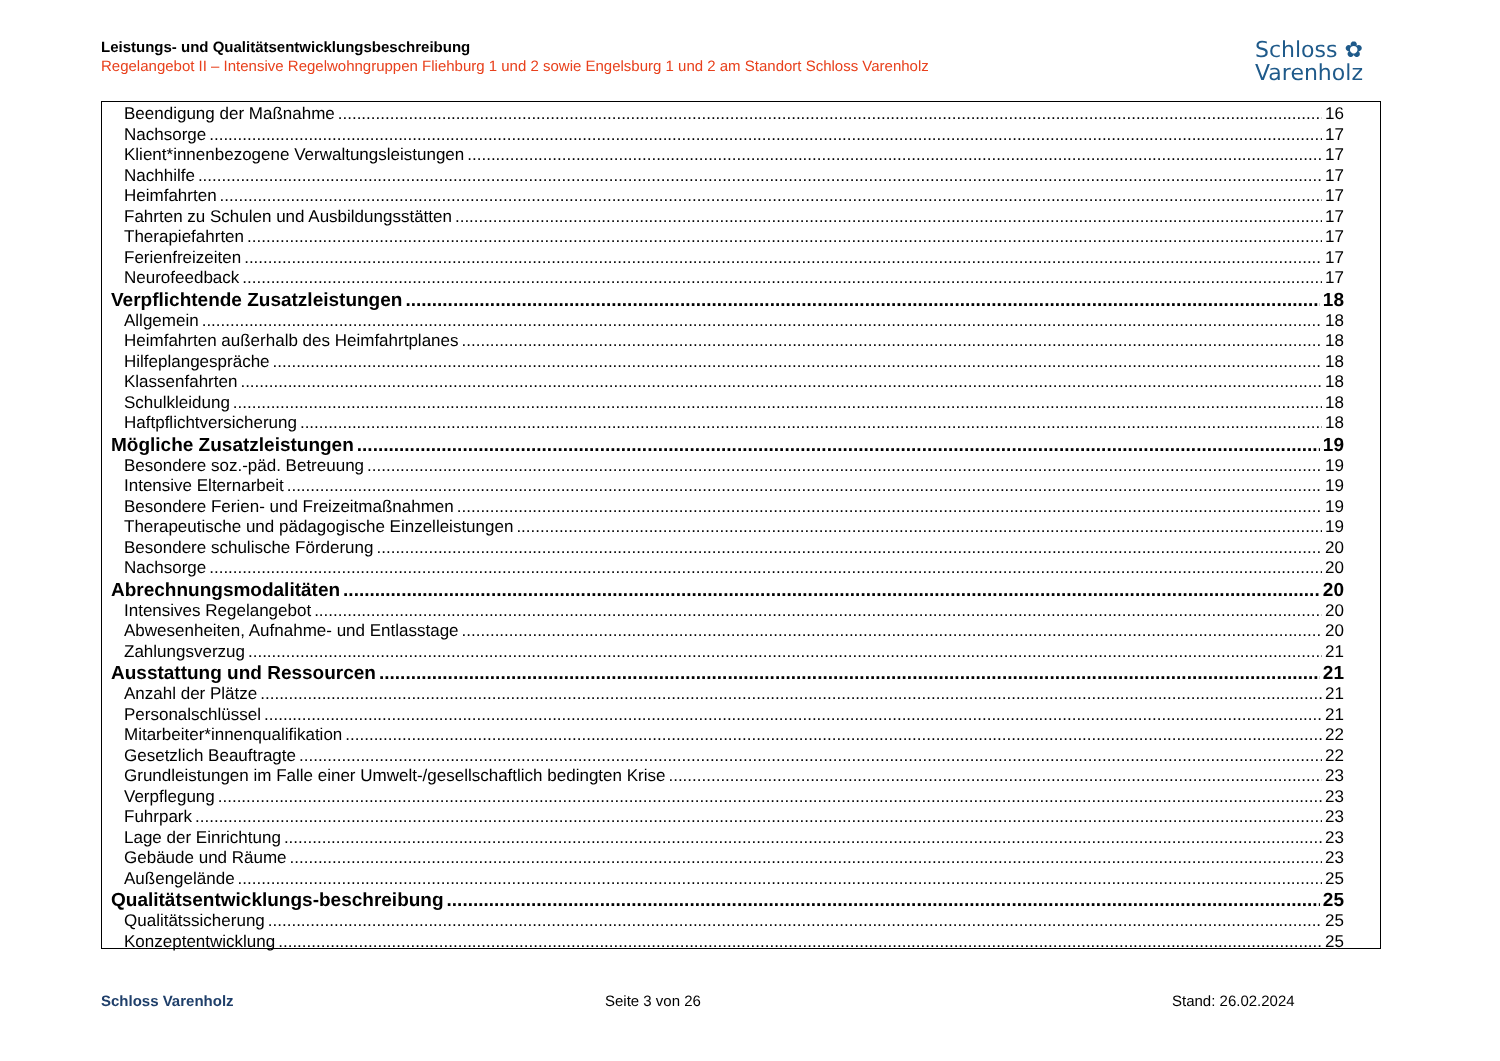Leistungs- und Qualitätsentwicklungsbeschreibung
Regelangebot II – Intensive Regelwohngruppen Fliehburg 1 und 2 sowie Engelsburg 1 und 2 am Standort Schloss Varenholz
Schloss ✿
Varenholz
Beendigung der Maßnahme 16
Nachsorge 17
Klient*innenbezogene Verwaltungsleistungen 17
Nachhilfe 17
Heimfahrten 17
Fahrten zu Schulen und Ausbildungsstätten 17
Therapiefahrten 17
Ferienfreizeiten 17
Neurofeedback 17
Verpflichtende Zusatzleistungen 18
Allgemein 18
Heimfahrten außerhalb des Heimfahrtplanes 18
Hilfeplangespräche 18
Klassenfahrten 18
Schulkleidung 18
Haftpflichtversicherung 18
Mögliche Zusatzleistungen 19
Besondere soz.-päd. Betreuung 19
Intensive Elternarbeit 19
Besondere Ferien- und Freizeitmaßnahmen 19
Therapeutische und pädagogische Einzelleistungen 19
Besondere schulische Förderung 20
Nachsorge 20
Abrechnungsmodalitäten 20
Intensives Regelangebot 20
Abwesenheiten, Aufnahme- und Entlasstage 20
Zahlungsverzug 21
Ausstattung und Ressourcen 21
Anzahl der Plätze 21
Personalschlüssel 21
Mitarbeiter*innenqualifikation 22
Gesetzlich Beauftragte 22
Grundleistungen im Falle einer Umwelt-/gesellschaftlich bedingten Krise 23
Verpflegung 23
Fuhrpark 23
Lage der Einrichtung 23
Gebäude und Räume 23
Außengelände 25
Qualitätsentwicklungs-beschreibung 25
Qualitätssicherung 25
Konzeptentwicklung 25
Schloss Varenholz Seite 3 von 26 Stand: 26.02.2024